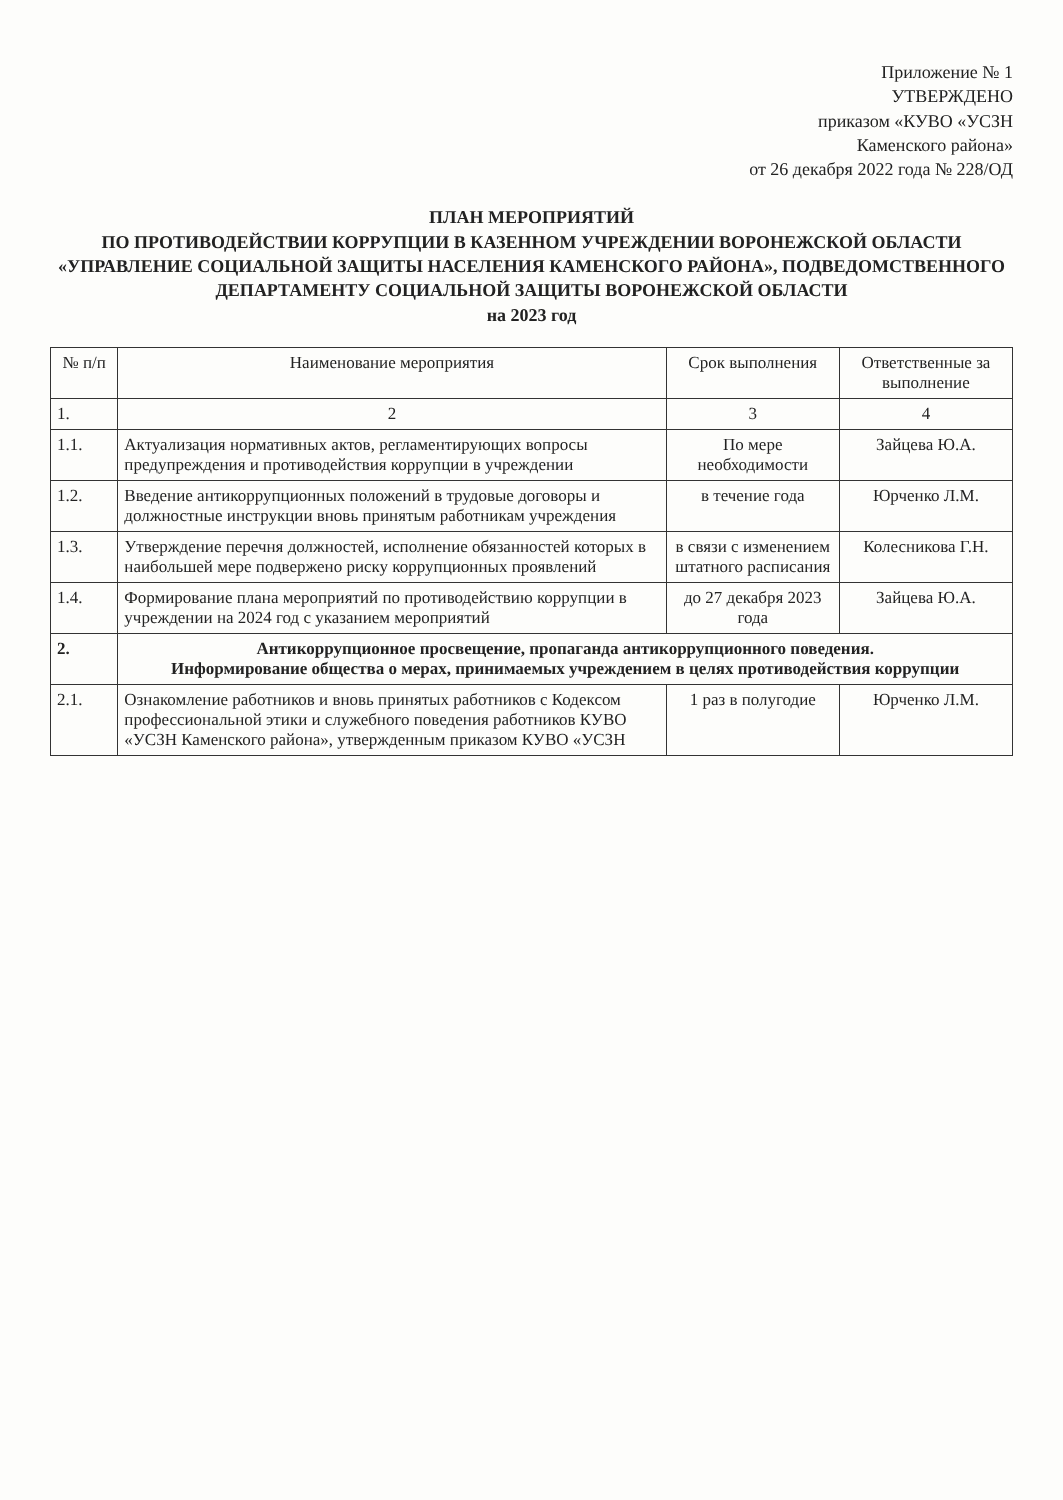Приложение № 1
УТВЕРЖДЕНО
приказом «КУВО «УСЗН
Каменского района»
от 26 декабря 2022 года № 228/ОД
ПЛАН МЕРОПРИЯТИЙ
ПО ПРОТИВОДЕЙСТВИИ КОРРУПЦИИ В КАЗЕННОМ УЧРЕЖДЕНИИ ВОРОНЕЖСКОЙ ОБЛАСТИ «УПРАВЛЕНИЕ СОЦИАЛЬНОЙ ЗАЩИТЫ НАСЕЛЕНИЯ КАМЕНСКОГО РАЙОНА», ПОДВЕДОМСТВЕННОГО ДЕПАРТАМЕНТУ СОЦИАЛЬНОЙ ЗАЩИТЫ ВОРОНЕЖСКОЙ ОБЛАСТИ
на 2023 год
| № п/п | Наименование мероприятия | Срок выполнения | Ответственные за выполнение |
| --- | --- | --- | --- |
| 1. | 2 | 3 | 4 |
| 1.1. | Актуализация нормативных актов, регламентирующих вопросы предупреждения и противодействия коррупции в учреждении | По мере необходимости | Зайцева Ю.А. |
| 1.2. | Введение антикоррупционных положений в трудовые договоры и должностные инструкции вновь принятым работникам учреждения | в течение года | Юрченко Л.М. |
| 1.3. | Утверждение перечня должностей, исполнение обязанностей которых в наибольшей мере подвержено риску коррупционных проявлений | в связи с изменением штатного расписания | Колесникова Г.Н. |
| 1.4. | Формирование плана мероприятий по противодействию коррупции в учреждении на 2024 год с указанием мероприятий | до 27 декабря 2023 года | Зайцева Ю.А. |
| 2. | Антикоррупционное просвещение, пропаганда антикоррупционного поведения. Информирование общества о мерах, принимаемых учреждением в целях противодействия коррупции | | |
| 2.1. | Ознакомление работников и вновь принятых работников с Кодексом профессиональной этики и служебного поведения работников КУВО «УСЗН Каменского района», утвержденным приказом КУВО «УСЗН | 1 раз в полугодие | Юрченко Л.М. |